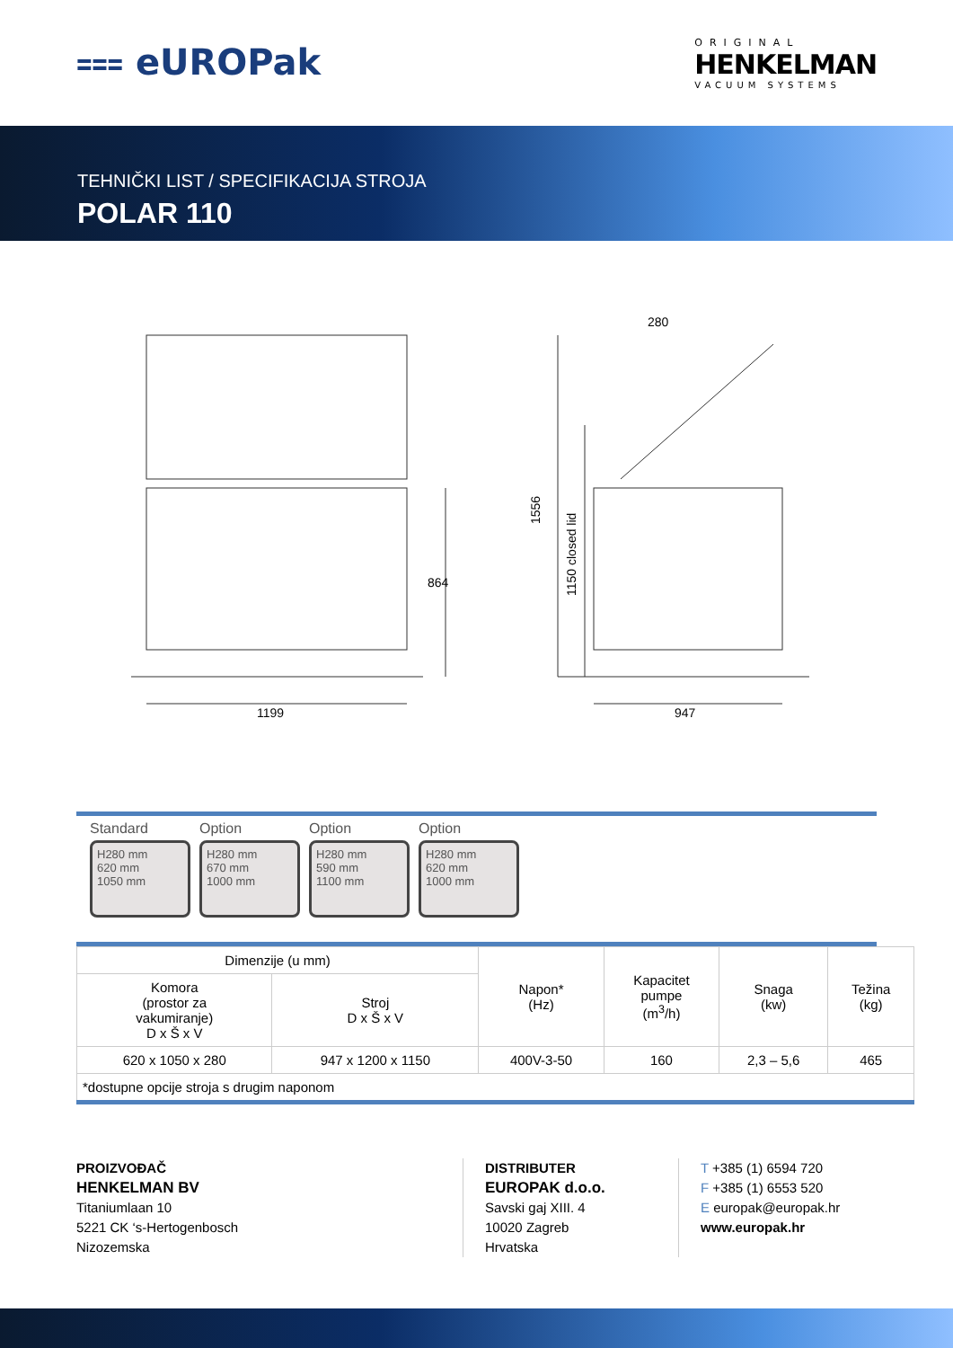⩶ eUROPak
ORIGINAL
HENKELMAN
VACUUM SYSTEMS
TEHNIČKI LIST / SPECIFIKACIJA STROJA
POLAR 110
1199
864
1556
1150 closed lid
280
947
Standard
H280 mm
620 mm
1050 mm
Option
H280 mm
670 mm
1000 mm
Option
H280 mm
590 mm
1100 mm
Option
H280 mm
620 mm
1000 mm
| Dimenzije (u mm) | | Napon* (Hz) | Kapacitet pumpe (m<sup>3</sup>/h) | Snaga (kw) | Težina (kg) |
| --- | --- | --- | --- | --- | --- |
| Komora (prostor za vakumiranje) D x Š x V | Stroj D x Š x V | | | | |
| 620 x 1050 x 280 | 947 x 1200 x 1150 | 400V-3-50 | 160 | 2,3 – 5,6 | 465 |
| *dostupne opcije stroja s drugim naponom | | | | | |
PROIZVOĐAČ
HENKELMAN BV
Titaniumlaan 10
5221 CK ‘s-Hertogenbosch
Nizozemska
DISTRIBUTER
EUROPAK d.o.o.
Savski gaj XIII. 4
10020 Zagreb
Hrvatska
T +385 (1) 6594 720
F +385 (1) 6553 520
E europak@europak.hr
www.europak.hr